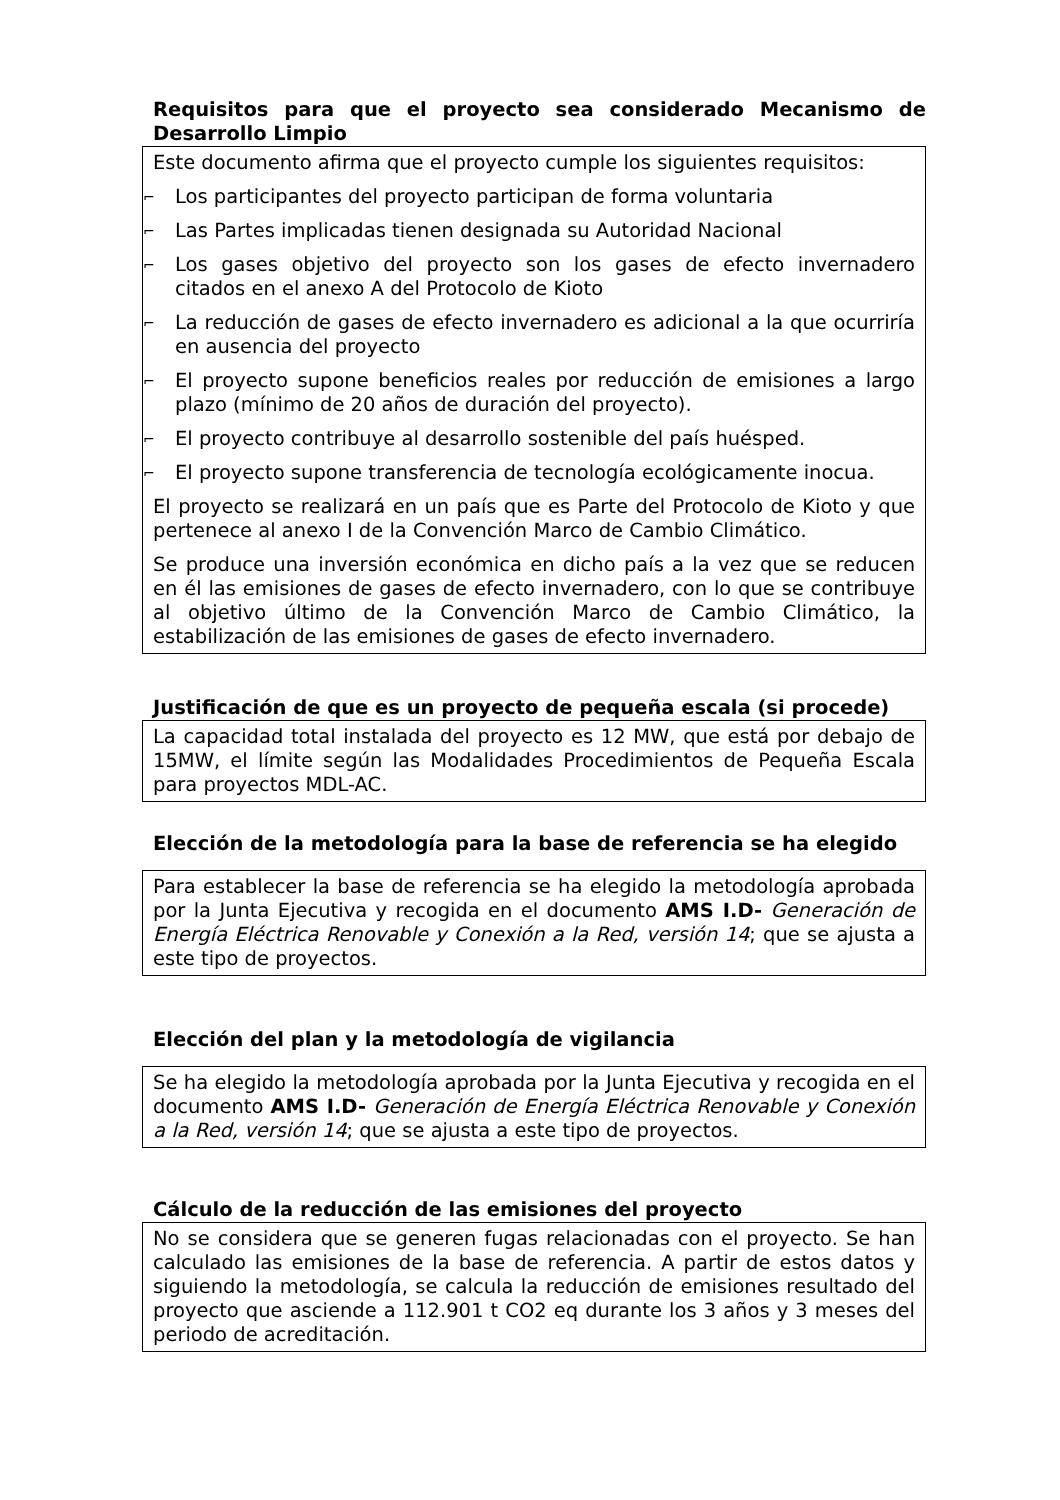Requisitos para que el proyecto sea considerado Mecanismo de Desarrollo Limpio
Este documento afirma que el proyecto cumple los siguientes requisitos:
⌐ Los participantes del proyecto participan de forma voluntaria
⌐ Las Partes implicadas tienen designada su Autoridad Nacional
⌐ Los gases objetivo del proyecto son los gases de efecto invernadero citados en el anexo A del Protocolo de Kioto
⌐ La reducción de gases de efecto invernadero es adicional a la que ocurriría en ausencia del proyecto
⌐ El proyecto supone beneficios reales por reducción de emisiones a largo plazo (mínimo de 20 años de duración del proyecto).
⌐ El proyecto contribuye al desarrollo sostenible del país huésped.
⌐ El proyecto supone transferencia de tecnología ecológicamente inocua.
El proyecto se realizará en un país que es Parte del Protocolo de Kioto y que pertenece al anexo I de la Convención Marco de Cambio Climático.
Se produce una inversión económica en dicho país a la vez que se reducen en él las emisiones de gases de efecto invernadero, con lo que se contribuye al objetivo último de la Convención Marco de Cambio Climático, la estabilización de las emisiones de gases de efecto invernadero.
Justificación de que es un proyecto de pequeña escala (si procede)
La capacidad total instalada del proyecto es 12 MW, que está por debajo de 15MW, el límite según las Modalidades Procedimientos de Pequeña Escala para proyectos MDL-AC.
Elección de la metodología para la base de referencia se ha elegido
Para establecer la base de referencia se ha elegido la metodología aprobada por la Junta Ejecutiva y recogida en el documento AMS I.D- Generación de Energía Eléctrica Renovable y Conexión a la Red, versión 14; que se ajusta a este tipo de proyectos.
Elección del plan y la metodología de vigilancia
Se ha elegido la metodología aprobada por la Junta Ejecutiva y recogida en el documento AMS I.D- Generación de Energía Eléctrica Renovable y Conexión a la Red, versión 14; que se ajusta a este tipo de proyectos.
Cálculo de la reducción de las emisiones del proyecto
No se considera que se generen fugas relacionadas con el proyecto. Se han calculado las emisiones de la base de referencia. A partir de estos datos y siguiendo la metodología, se calcula la reducción de emisiones resultado del proyecto que asciende a 112.901 t CO2 eq durante los 3 años y 3 meses del periodo de acreditación.